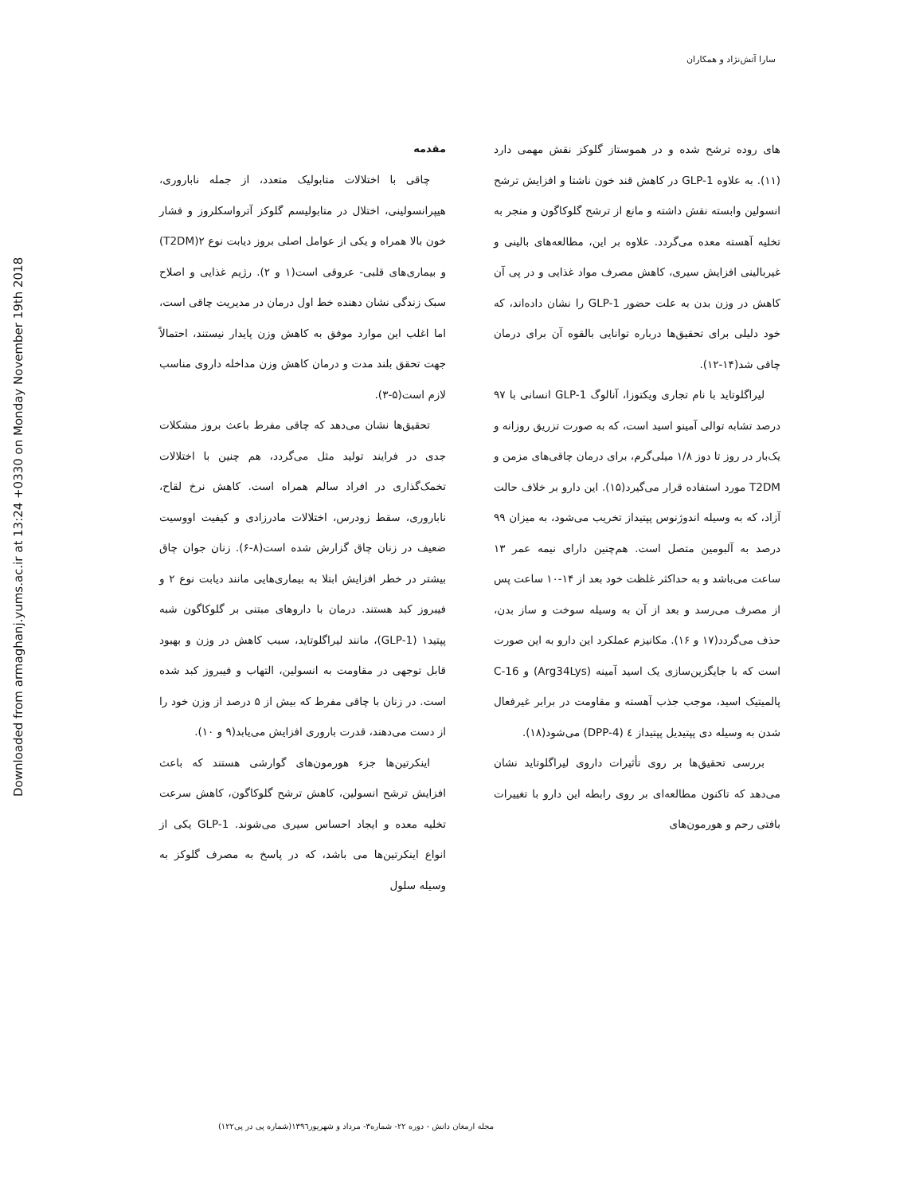سارا آتش‌نژاد و همکاران
Downloaded from armaghanj.yums.ac.ir at 13:24 +0330 on Monday November 19th 2018
مقدمه
چاقی با اختلالات متابولیک متعدد، از جمله ناباروری، هیپرانسولینی، اختلال در متابولیسم گلوکز آترواسکلروز و فشار خون بالا همراه و یکی از عوامل اصلی بروز دیابت نوع ۲(T2DM) و بیماری‌های قلبی- عروقی است(۱ و ۲). رژیم غذایی و اصلاح سبک زندگی نشان دهنده خط اول درمان در مدیریت چاقی است، اما اغلب این موارد موفق به کاهش وزن پایدار نیستند، احتمالاً جهت تحقق بلند مدت و درمان کاهش وزن مداخله داروی مناسب لازم است(۵-۳).
تحقیق‌ها نشان می‌دهد که چاقی مفرط باعث بروز مشکلات جدی در فرایند تولید مثل می‌گردد، هم چنین با اختلالات تخمک‌گذاری در افراد سالم همراه است. کاهش نرخ لقاح، ناباروری، سقط زودرس، اختلالات مادرزادی و کیفیت اووسیت ضعیف در زنان چاق گزارش شده است(۸-۶). زنان جوان چاق بیشتر در خطر افزایش ابتلا به بیماری‌هایی مانند دیابت نوع ۲ و فیبروز کبد هستند. درمان با داروهای مبتنی بر گلوکاگون شبه پپتید۱ (GLP-1)، مانند لیراگلوتاید، سبب کاهش در وزن و بهبود قابل توجهی در مقاومت به انسولین، التهاب و فیبروز کبد شده است. در زنان با چاقی مفرط که بیش از ۵ درصد از وزن خود را از دست می‌دهند، قدرت باروری افزایش می‌یابد(۹ و ۱۰).
اینکرتین‌ها جزء هورمون‌های گوارشی هستند که باعث افزایش ترشح انسولین، کاهش ترشح گلوکاگون، کاهش سرعت تخلیه معده و ایجاد احساس سیری می‌شوند. GLP-1 یکی از انواع اینکرتین‌ها می باشد، که در پاسخ به مصرف گلوکز به وسیله سلول
های روده ترشح شده و در هموستاز گلوکز نقش مهمی دارد (۱۱). به علاوه GLP-1 در کاهش قند خون ناشتا و افزایش ترشح انسولین وابسته نقش داشته و مانع از ترشح گلوکاگون و منجر به تخلیه آهسته معده می‌گردد. علاوه بر این، مطالعه‌های بالینی و غیربالینی افزایش سیری، کاهش مصرف مواد غذایی و در پی آن کاهش در وزن بدن به علت حضور GLP-1 را نشان داده‌اند، که خود دلیلی برای تحقیق‌ها درباره توانایی بالقوه آن برای درمان چاقی شد(۱۴-۱۲).
لیراگلوتاید با نام تجاری ویکتوزا، آنالوگ GLP-1 انسانی با ۹۷ درصد تشابه توالی آمینو اسید است، که به صورت تزریق روزانه و یک‌بار در روز تا دوز ۱/۸ میلی‌گرم، برای درمان چاقی‌های مزمن و T2DM مورد استفاده قرار می‌گیرد(۱۵). این دارو بر خلاف حالت آزاد، که به وسیله اندوژنوس پپتیداز تخریب می‌شود، به میزان ۹۹ درصد به آلبومین متصل است. هم‌چنین دارای نیمه عمر ۱۳ ساعت می‌باشد و به حداکثر غلظت خود بعد از ۱۴-۱۰ ساعت پس از مصرف می‌رسد و بعد از آن به وسیله سوخت و ساز بدن، حذف می‌گردد(۱۷ و ۱۶). مکانیزم عملکرد این دارو به این صورت است که با جایگزین‌سازی یک اسید آمینه (Arg34Lys) و C-16 پالمیتیک اسید، موجب جذب آهسته و مقاومت در برابر غیرفعال شدن به وسیله دی پپتیدیل پپتیداز ٤ (DPP-4) می‌شود(۱۸).
بررسی تحقیق‌ها بر روی تأثیرات داروی لیراگلوتاید نشان می‌دهد که تاکنون مطالعه‌ای بر روی رابطه این دارو با تغییرات بافتی رحم و هورمون‌های
مجله ارمغان دانش - دوره ۲۲- شماره۳- مرداد و شهریور۱۳۹٦(شماره پی در پی۱۲۲)